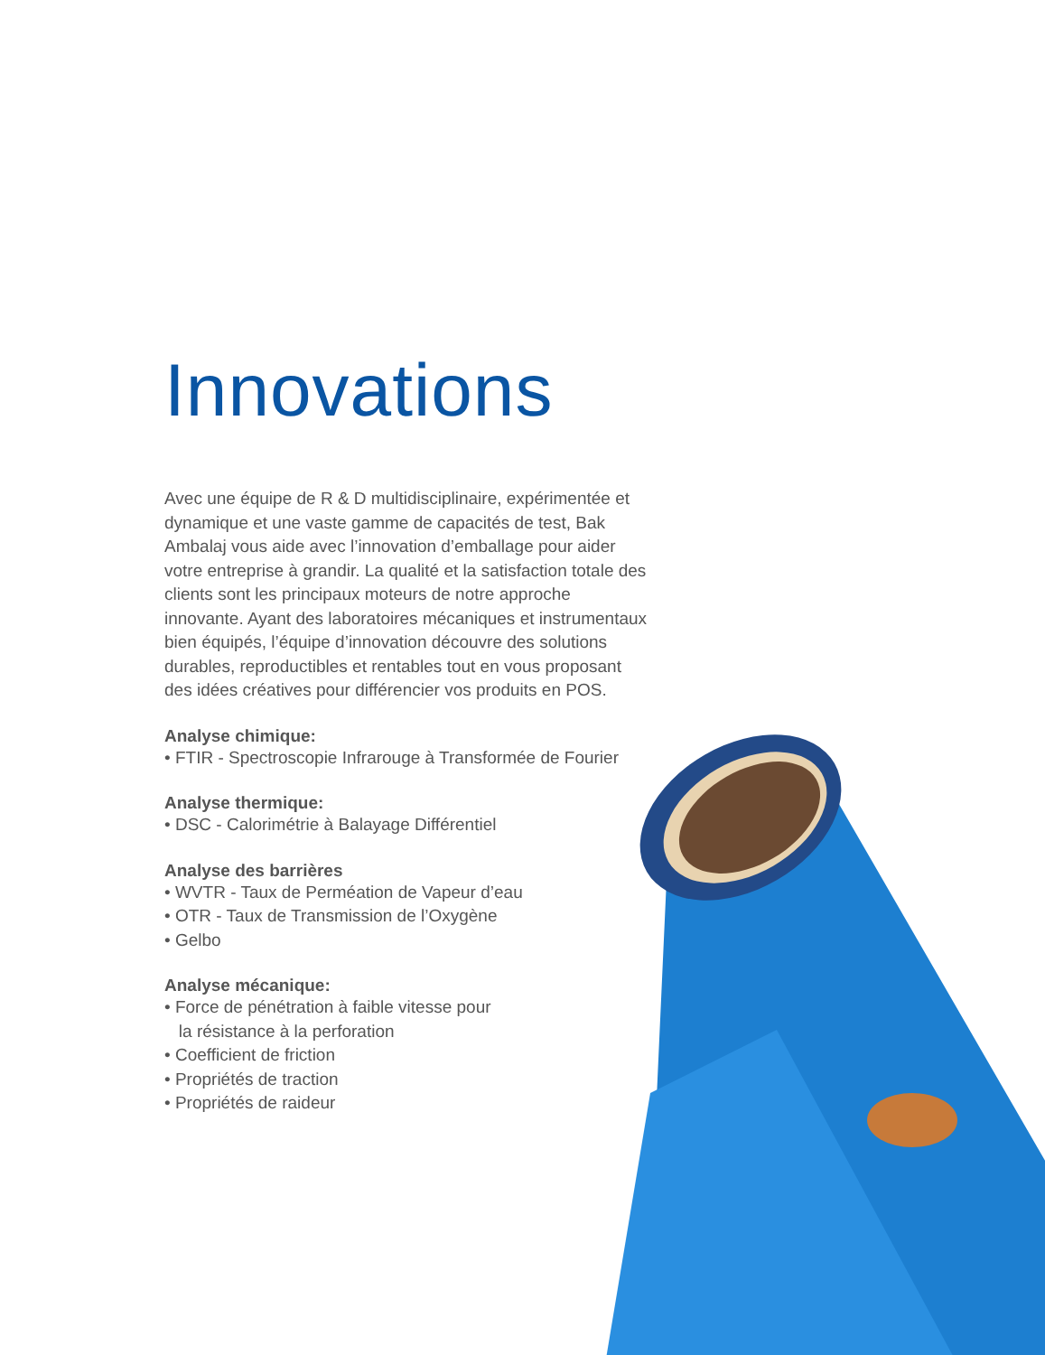Innovations
Avec une équipe de R & D multidisciplinaire, expérimentée et dynamique et une vaste gamme de capacités de test, Bak Ambalaj vous aide avec l’innovation d’emballage pour aider votre entreprise à grandir. La qualité et la satisfaction totale des clients sont les principaux moteurs de notre approche innovante. Ayant des laboratoires mécaniques et instrumentaux bien équipés, l’équipe d’innovation découvre des solutions durables, reproductibles et rentables tout en vous proposant des idées créatives pour différencier vos produits en POS.
Analyse chimique:
• FTIR - Spectroscopie Infrarouge à Transformée de Fourier
Analyse thermique:
• DSC - Calorimétrie à Balayage Différentiel
Analyse des barrières
• WVTR - Taux de Perméation de Vapeur d’eau
• OTR - Taux de Transmission de l’Oxygène
• Gelbo
Analyse mécanique:
• Force de pénétration à faible vitesse pour
la résistance à la perforation
• Coefficient de friction
• Propriétés de traction
• Propriétés de raideur